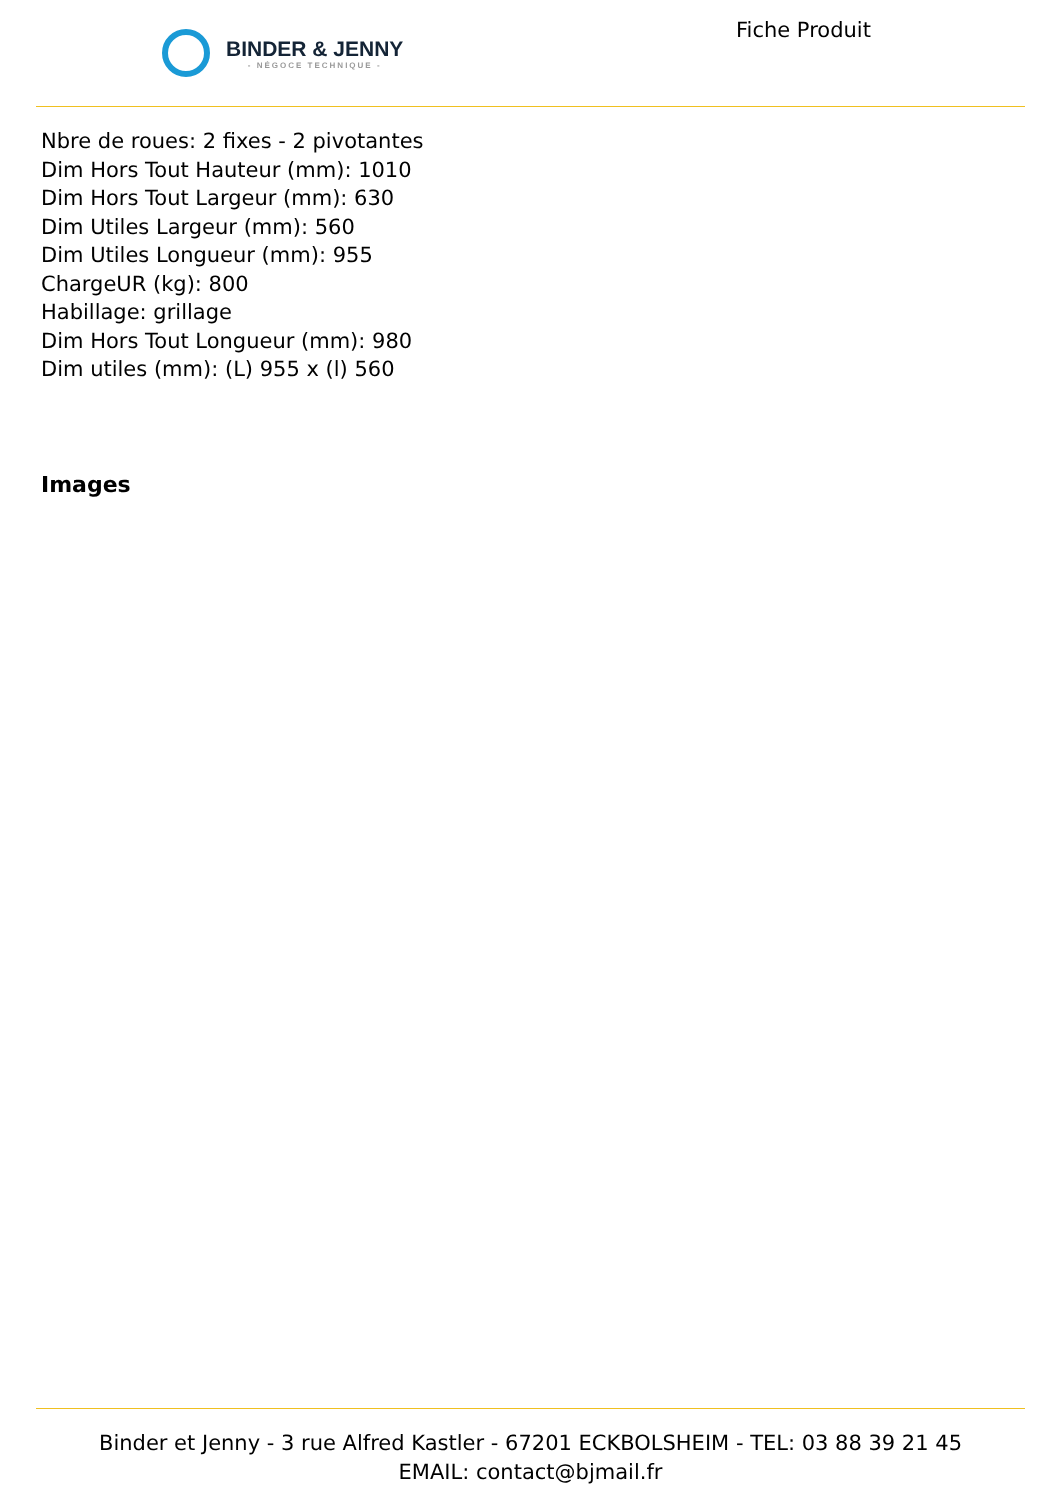BINDER & JENNY
- NÉGOCE TECHNIQUE -
Fiche Produit
Nbre de roues: 2 fixes - 2 pivotantes
Dim Hors Tout Hauteur (mm): 1010
Dim Hors Tout Largeur (mm): 630
Dim Utiles Largeur (mm): 560
Dim Utiles Longueur (mm): 955
ChargeUR (kg): 800
Habillage: grillage
Dim Hors Tout Longueur (mm): 980
Dim utiles (mm): (L) 955 x (l) 560
Images
Binder et Jenny - 3 rue Alfred Kastler - 67201 ECKBOLSHEIM - TEL: 03 88 39 21 45
EMAIL: contact@bjmail.fr